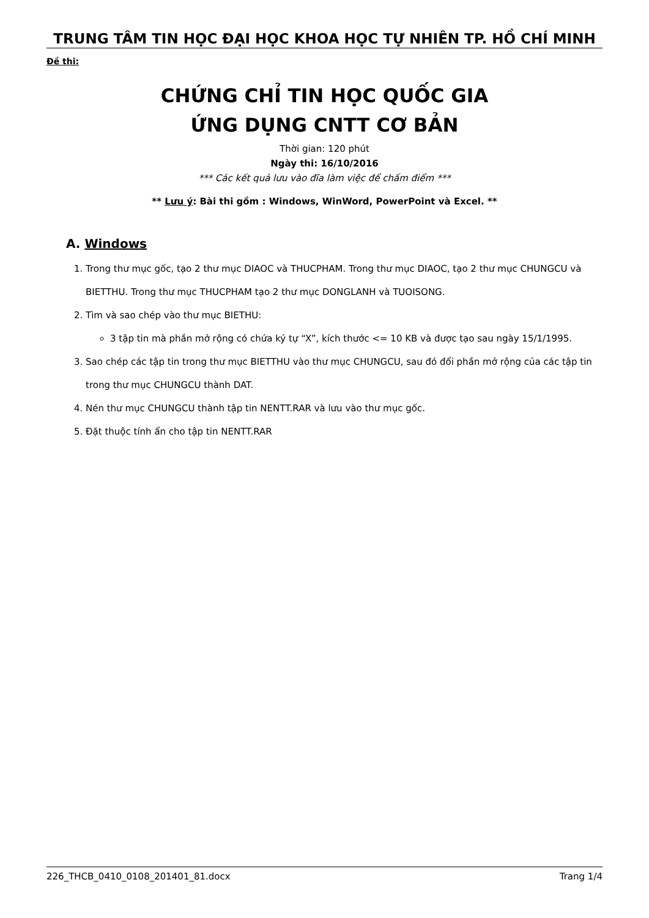TRUNG TÂM TIN HỌC ĐẠI HỌC KHOA HỌC TỰ NHIÊN TP. HỒ CHÍ MINH
Đề thi:
CHỨNG CHỈ TIN HỌC QUỐC GIA
ỨNG DỤNG CNTT CƠ BẢN
Thời gian: 120 phút
Ngày thi: 16/10/2016
*** Các kết quả lưu vào đĩa làm việc để chấm điểm ***
** Lưu ý: Bài thi gồm : Windows, WinWord, PowerPoint và Excel. **
A. Windows
1. Trong thư mục gốc, tạo 2 thư mục DIAOC và THUCPHAM. Trong thư mục DIAOC, tạo 2 thư mục CHUNGCU và BIETTHU. Trong thư mục THUCPHAM tạo 2 thư mục DONGLANH và TUOISONG.
2. Tìm và sao chép vào thư mục BIETHU:
3 tập tin mà phần mở rộng có chứa ký tự “X”, kích thước <= 10 KB và được tạo sau ngày 15/1/1995.
3. Sao chép các tập tin trong thư mục BIETTHU vào thư mục CHUNGCU, sau đó đổi phần mở rộng của các tập tin trong thư mục CHUNGCU thành DAT.
4. Nén thư mục CHUNGCU thành tập tin NENTT.RAR và lưu vào thư mục gốc.
5. Đặt thuộc tính ẩn cho tập tin NENTT.RAR
226_THCB_0410_0108_201401_81.docx Trang 1/4